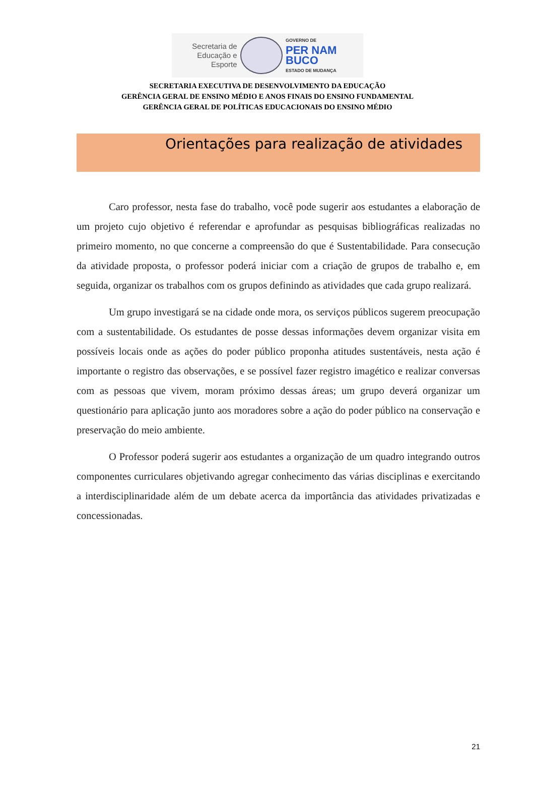Secretaria de Educação e Esporte
GOVERNO DE
PER NAM BUCO
ESTADO DE MUDANÇA
SECRETARIA EXECUTIVA DE DESENVOLVIMENTO DA EDUCAÇÃO
GERÊNCIA GERAL DE ENSINO MÉDIO E ANOS FINAIS DO ENSINO FUNDAMENTAL
GERÊNCIA GERAL DE POLÍTICAS EDUCACIONAIS DO ENSINO MÉDIO
Orientações para realização de atividades
Caro professor, nesta fase do trabalho, você pode sugerir aos estudantes a elaboração de um projeto cujo objetivo é referendar e aprofundar as pesquisas bibliográficas realizadas no primeiro momento, no que concerne a compreensão do que é Sustentabilidade. Para consecução da atividade proposta, o professor poderá iniciar com a criação de grupos de trabalho e, em seguida, organizar os trabalhos com os grupos definindo as atividades que cada grupo realizará.
Um grupo investigará se na cidade onde mora, os serviços públicos sugerem preocupação com a sustentabilidade. Os estudantes de posse dessas informações devem organizar visita em possíveis locais onde as ações do poder público proponha atitudes sustentáveis, nesta ação é importante o registro das observações, e se possível fazer registro imagético e realizar conversas com as pessoas que vivem, moram próximo dessas áreas; um grupo deverá organizar um questionário para aplicação junto aos moradores sobre a ação do poder público na conservação e preservação do meio ambiente.
O Professor poderá sugerir aos estudantes a organização de um quadro integrando outros componentes curriculares objetivando agregar conhecimento das várias disciplinas e exercitando a interdisciplinaridade além de um debate acerca da importância das atividades privatizadas e concessionadas.
21